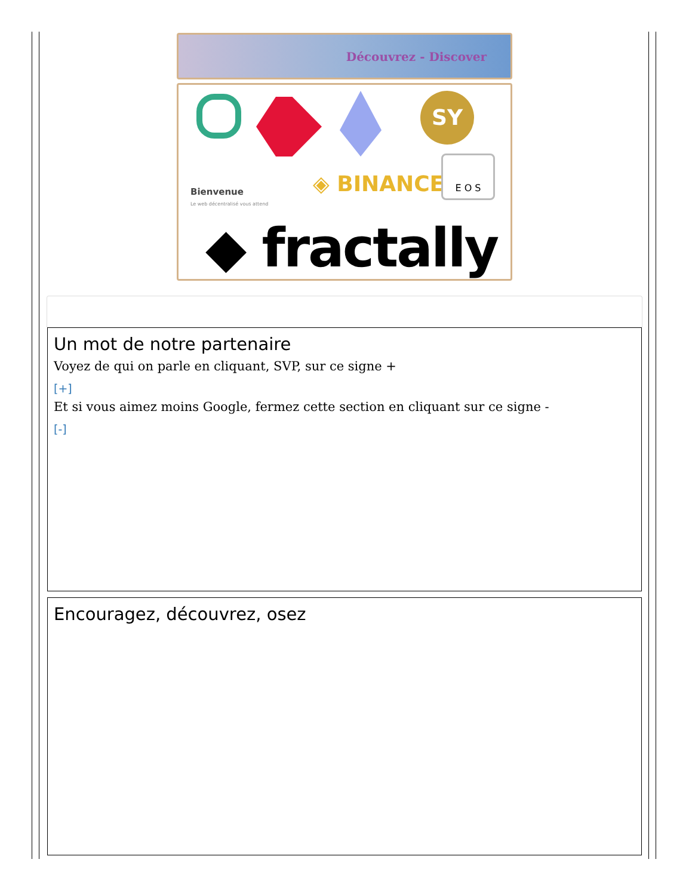Découvrez - Discover
SY
Bienvenue
Le web décentralisé vous attend
◈ BINANCE
E O S
◆ fractally
Un mot de notre partenaire
Voyez de qui on parle en cliquant, SVP, sur ce signe +
[+]
Et si vous aimez moins Google, fermez cette section en cliquant sur ce signe -
[-]
Encouragez, découvrez, osez